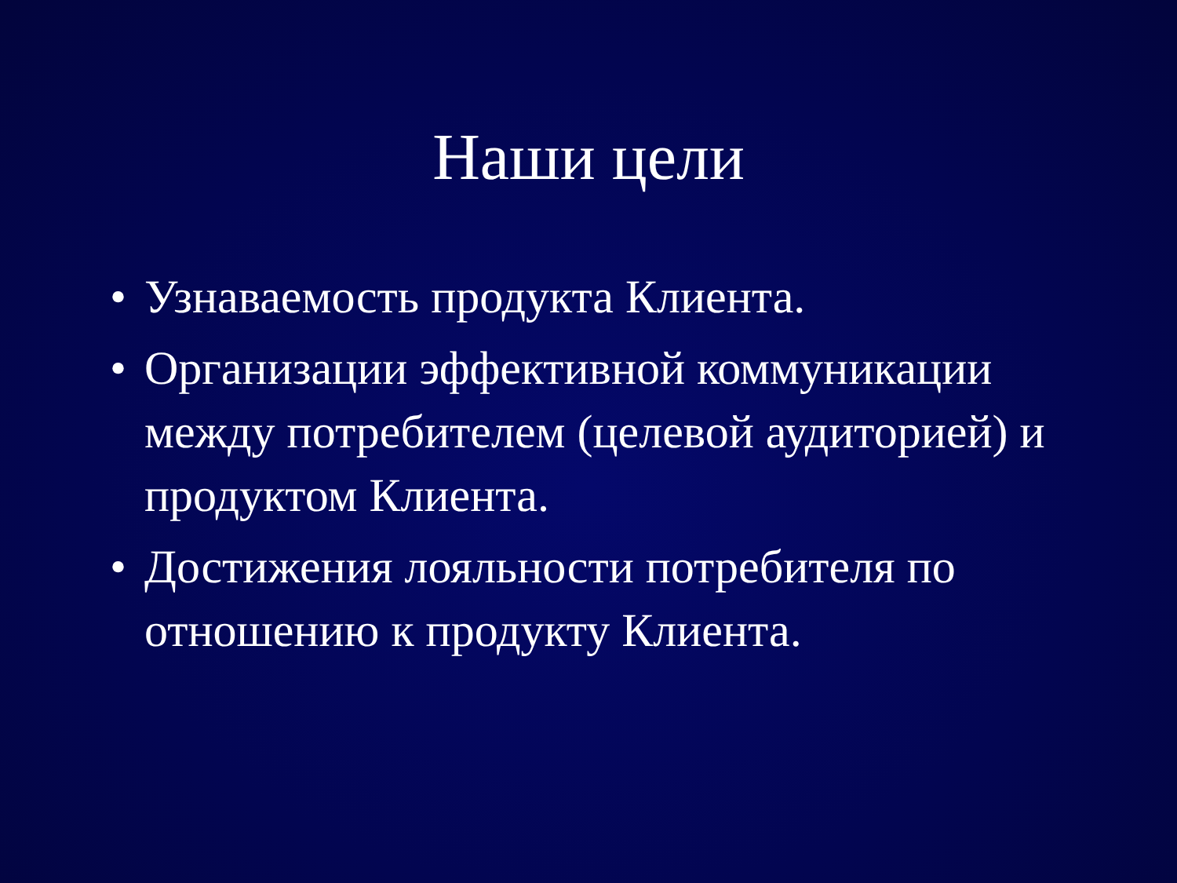Наши цели
• Узнаваемость продукта Клиента.
• Организации эффективной коммуникации между потребителем (целевой аудиторией) и продуктом Клиента.
• Достижения лояльности потребителя по отношению к продукту Клиента.